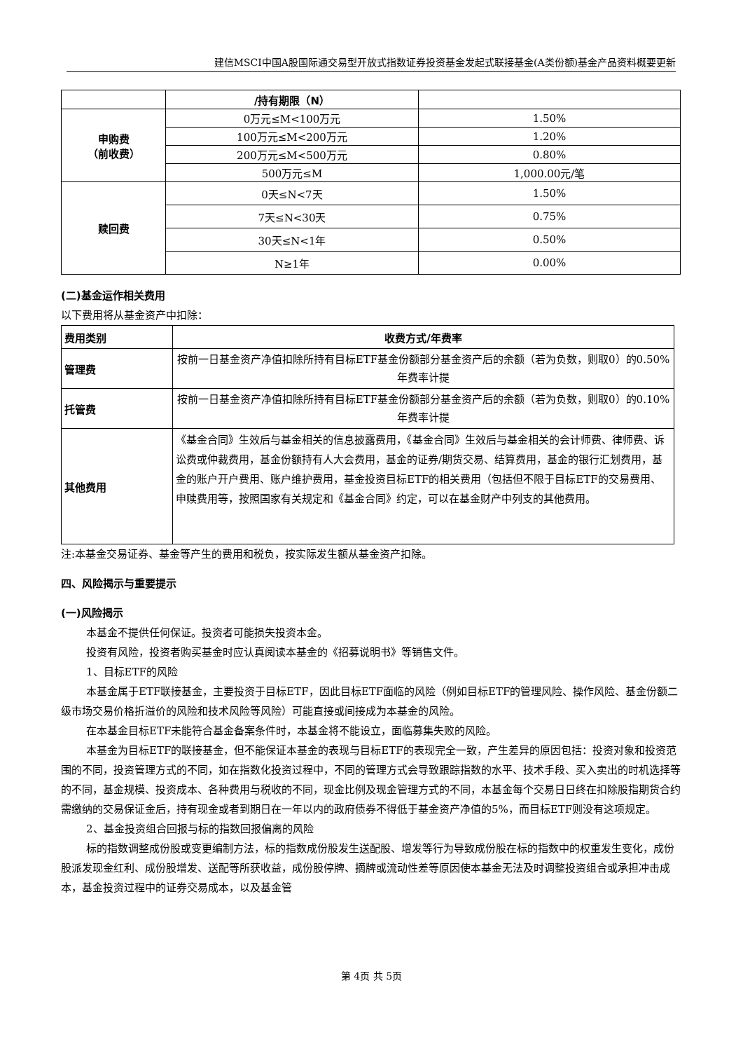建信MSCI中国A股国际通交易型开放式指数证券投资基金发起式联接基金(A类份额)基金产品资料概要更新
| | /持有期限（N） | |
| 申购费 （前收费） | 0万元≤M<100万元 | 1.50% |
| | 100万元≤M<200万元 | 1.20% |
| | 200万元≤M<500万元 | 0.80% |
| | 500万元≤M | 1,000.00元/笔 |
| 赎回费 | 0天≤N<7天 | 1.50% |
| | 7天≤N<30天 | 0.75% |
| | 30天≤N<1年 | 0.50% |
| | N≥1年 | 0.00% |
(二)基金运作相关费用
以下费用将从基金资产中扣除：
| 费用类别 | 收费方式/年费率 |
| 管理费 | 按前一日基金资产净值扣除所持有目标ETF基金份额部分基金资产后的余额（若为负数，则取0）的0.50%年费率计提 |
| 托管费 | 按前一日基金资产净值扣除所持有目标ETF基金份额部分基金资产后的余额（若为负数，则取0）的0.10%年费率计提 |
| 其他费用 | 《基金合同》生效后与基金相关的信息披露费用，《基金合同》生效后与基金相关的会计师费、律师费、诉讼费或仲裁费用，基金份额持有人大会费用，基金的证券/期货交易、结算费用，基金的银行汇划费用，基金的账户开户费用、账户维护费用，基金投资目标ETF的相关费用（包括但不限于目标ETF的交易费用、申赎费用等，按照国家有关规定和《基金合同》约定，可以在基金财产中列支的其他费用。 |
注:本基金交易证券、基金等产生的费用和税负，按实际发生额从基金资产扣除。
四、风险揭示与重要提示
(一)风险揭示
本基金不提供任何保证。投资者可能损失投资本金。
投资有风险，投资者购买基金时应认真阅读本基金的《招募说明书》等销售文件。
1、目标ETF的风险
本基金属于ETF联接基金，主要投资于目标ETF，因此目标ETF面临的风险（例如目标ETF的管理风险、操作风险、基金份额二级市场交易价格折溢价的风险和技术风险等风险）可能直接或间接成为本基金的风险。
在本基金目标ETF未能符合基金备案条件时，本基金将不能设立，面临募集失败的风险。
本基金为目标ETF的联接基金，但不能保证本基金的表现与目标ETF的表现完全一致，产生差异的原因包括：投资对象和投资范围的不同，投资管理方式的不同，如在指数化投资过程中，不同的管理方式会导致跟踪指数的水平、技术手段、买入卖出的时机选择等的不同，基金规模、投资成本、各种费用与税收的不同，现金比例及现金管理方式的不同，本基金每个交易日日终在扣除股指期货合约需缴纳的交易保证金后，持有现金或者到期日在一年以内的政府债券不得低于基金资产净值的5%，而目标ETF则没有这项规定。
2、基金投资组合回报与标的指数回报偏离的风险
标的指数调整成份股或变更编制方法，标的指数成份股发生送配股、增发等行为导致成份股在标的指数中的权重发生变化，成份股派发现金红利、成份股增发、送配等所获收益，成份股停牌、摘牌或流动性差等原因使本基金无法及时调整投资组合或承担冲击成本，基金投资过程中的证券交易成本，以及基金管
第 4页 共 5页